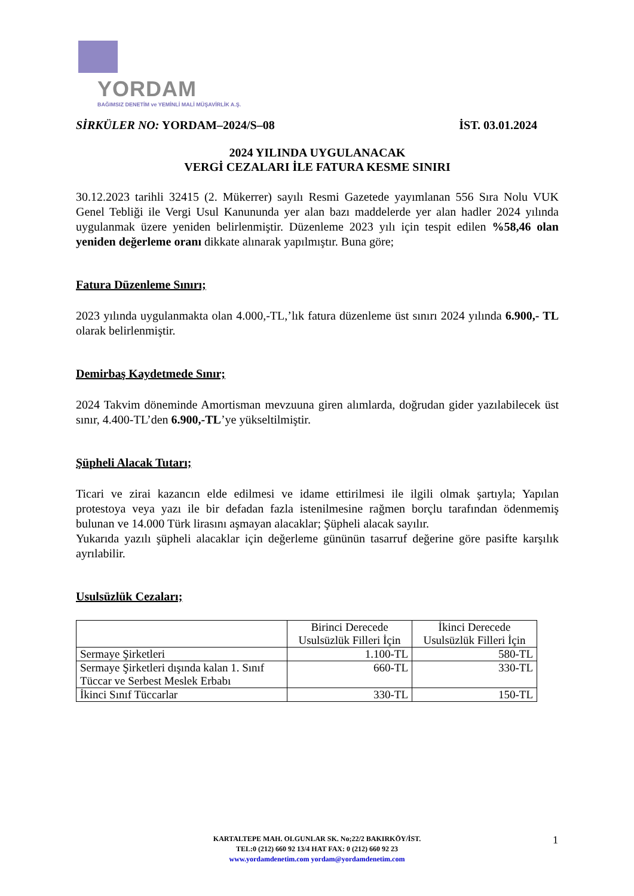YORDAM
BAĞIMSIZ DENETİM ve YEMİNLİ MALİ MÜŞAVİRLİK A.Ş.
SİRKÜLER NO: YORDAM–2024/S–08 İST. 03.01.2024
2024 YILINDA UYGULANACAK
VERGİ CEZALARI İLE FATURA KESME SINIRI
30.12.2023 tarihli 32415 (2. Mükerrer) sayılı Resmi Gazetede yayımlanan 556 Sıra Nolu VUK Genel Tebliği ile Vergi Usul Kanununda yer alan bazı maddelerde yer alan hadler 2024 yılında uygulanmak üzere yeniden belirlenmiştir. Düzenleme 2023 yılı için tespit edilen %58,46 olan yeniden değerleme oranı dikkate alınarak yapılmıştır. Buna göre;
Fatura Düzenleme Sınırı;
2023 yılında uygulanmakta olan 4.000,-TL,’lık fatura düzenleme üst sınırı 2024 yılında 6.900,- TL olarak belirlenmiştir.
Demirbaş Kaydetmede Sınır;
2024 Takvim döneminde Amortisman mevzuuna giren alımlarda, doğrudan gider yazılabilecek üst sınır, 4.400-TL’den 6.900,-TL’ye yükseltilmiştir.
Şüpheli Alacak Tutarı;
Ticari ve zirai kazancın elde edilmesi ve idame ettirilmesi ile ilgili olmak şartıyla; Yapılan protestoya veya yazı ile bir defadan fazla istenilmesine rağmen borçlu tarafından ödenmemiş bulunan ve 14.000 Türk lirasını aşmayan alacaklar; Şüpheli alacak sayılır.
Yukarıda yazılı şüpheli alacaklar için değerleme gününün tasarruf değerine göre pasifte karşılık ayrılabilir.
Usulsüzlük Cezaları;
| | Birinci Derecede Usulsüzlük Filleri İçin | İkinci Derecede Usulsüzlük Filleri İçin |
| --- | --- | --- |
| Sermaye Şirketleri | 1.100-TL | 580-TL |
| Sermaye Şirketleri dışında kalan 1. Sınıf Tüccar ve Serbest Meslek Erbabı | 660-TL | 330-TL |
| İkinci Sınıf Tüccarlar | 330-TL | 150-TL |
KARTALTEPE MAH. OLGUNLAR SK. No;22/2 BAKIRKÖY/İST.
TEL:0 (212) 660 92 13/4 HAT FAX: 0 (212) 660 92 23
www.yordamdenetim.com yordam@yordamdenetim.com
1